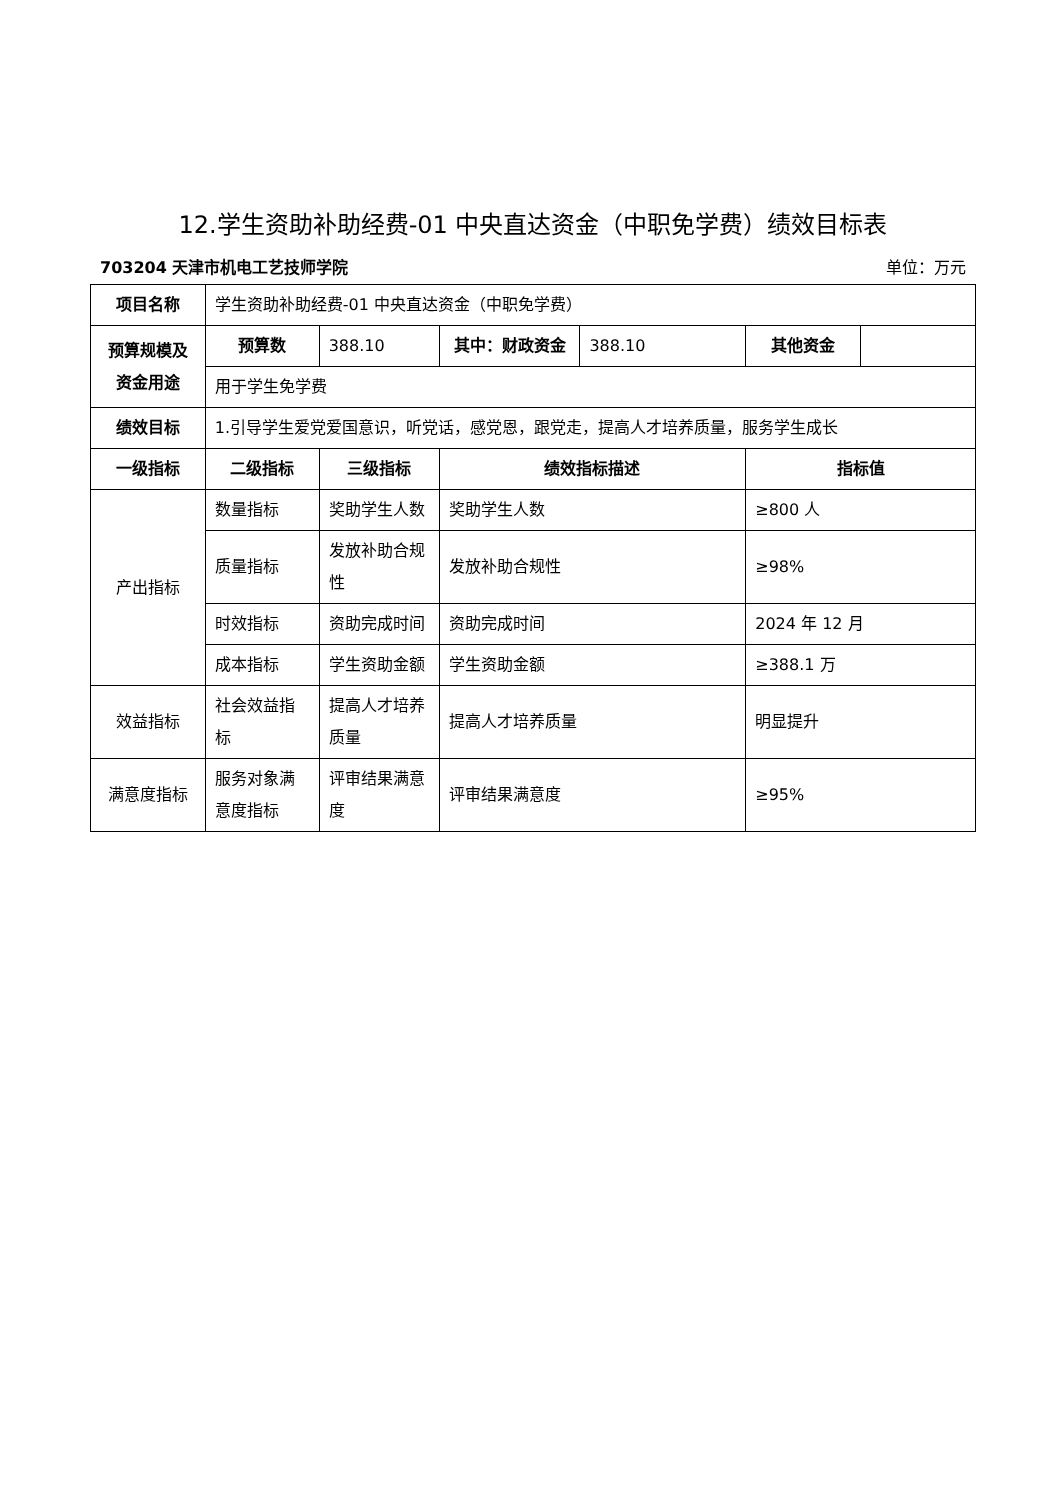12.学生资助补助经费-01 中央直达资金（中职免学费）绩效目标表
703204 天津市机电工艺技师学院 单位：万元
| 项目名称 | 学生资助补助经费-01 中央直达资金（中职免学费） | | | | | |
| 预算规模及资金用途 | 预算数 | 388.10 | 其中：财政资金 | 388.10 | 其他资金 | |
| | 用于学生免学费 | | | | | |
| 绩效目标 | 1.引导学生爱党爱国意识，听党话，感党恩，跟党走，提高人才培养质量，服务学生成长 | | | | | |
| 一级指标 | 二级指标 | 三级指标 | 绩效指标描述 | | 指标值 | |
| 产出指标 | 数量指标 | 奖助学生人数 | 奖助学生人数 | | ≥800 人 | |
| | 质量指标 | 发放补助合规性 | 发放补助合规性 | | ≥98% | |
| | 时效指标 | 资助完成时间 | 资助完成时间 | | 2024 年 12 月 | |
| | 成本指标 | 学生资助金额 | 学生资助金额 | | ≥388.1 万 | |
| 效益指标 | 社会效益指标 | 提高人才培养质量 | 提高人才培养质量 | | 明显提升 | |
| 满意度指标 | 服务对象满意度指标 | 评审结果满意度 | 评审结果满意度 | | ≥95% | |